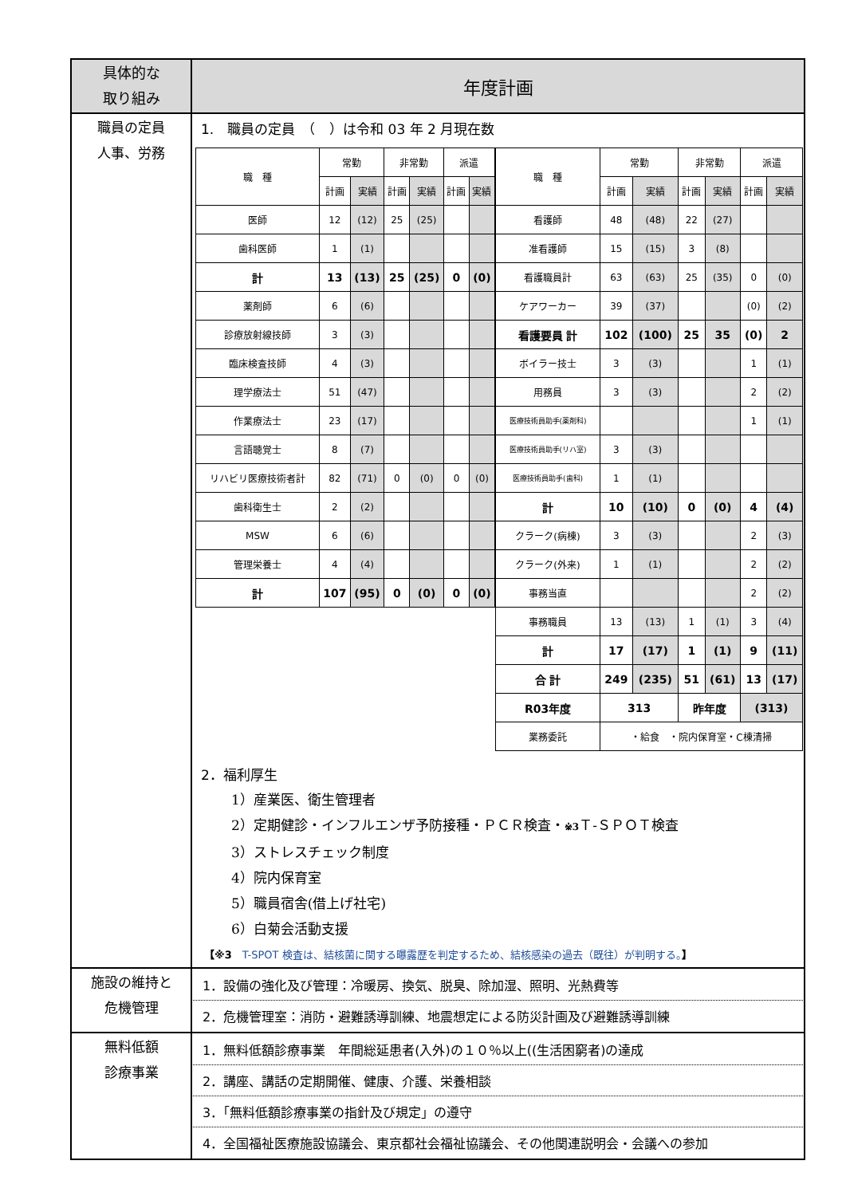| 具体的な 取り組み | 年度計画 |
| --- | --- |
| 職員の定員 人事、労務 | 1. 職員の定員 （ ）は令和 03 年 2 月現在数 / 職 種 / 常勤 / / 非常勤 / / 派遣 / / / / 計画 / 実績 / 計画 / 実績 / 計画 / 実績 / / 医師 / 12 / (12) / 25 / (25) / / / / 歯科医師 / 1 / (1) / / / / / / 計 / 13 / (13) / 25 / (25) / 0 / (0) / / 薬剤師 / 6 / (6) / / / / / / 診療放射線技師 / 3 / (3) / / / / / / 臨床検査技師 / 4 / (3) / / / / / / 理学療法士 / 51 / (47) / / / / / / 作業療法士 / 23 / (17) / / / / / / 言語聴覚士 / 8 / (7) / / / / / / リハビリ医療技術者計 / 82 / (71) / 0 / (0) / 0 / (0) / / 歯科衛生士 / 2 / (2) / / / / / / MSW / 6 / (6) / / / / / / 管理栄養士 / 4 / (4) / / / / / / 計 / 107 / (95) / 0 / (0) / 0 / (0) / / 職 種 / 常勤 / / 非常勤 / / 派遣 / / / / 計画 / 実績 / 計画 / 実績 / 計画 / 実績 / / 看護師 / 48 / (48) / 22 / (27) / / / / 准看護師 / 15 / (15) / 3 / (8) / / / / 看護職員計 / 63 / (63) / 25 / (35) / 0 / (0) / / ケアワーカー / 39 / (37) / / / (0) / (2) / / 看護要員 計 / 102 / (100) / 25 / 35 / (0) / 2 / / ボイラー技士 / 3 / (3) / / / 1 / (1) / / 用務員 / 3 / (3) / / / 2 / (2) / / 医療技術員助手(薬剤科) / / / / / 1 / (1) / / 医療技術員助手(リハ室) / 3 / (3) / / / / / / 医療技術員助手(歯科) / 1 / (1) / / / / / / 計 / 10 / (10) / 0 / (0) / 4 / (4) / / クラーク(病棟) / 3 / (3) / / / 2 / (3) / / クラーク(外来) / 1 / (1) / / / 2 / (2) / / 事務当直 / / / / / 2 / (2) / / 事務職員 / 13 / (13) / 1 / (1) / 3 / (4) / / 計 / 17 / (17) / 1 / (1) / 9 / (11) / / 合 計 / 249 / (235) / 51 / (61) / 13 / (17) / / R03年度 / 313 / / 昨年度 / / (313) / / / 業務委託 / ・給食 ・院内保育室・C棟清掃 / / / / / / 2．福利厚生 1）産業医、衛生管理者 2）定期健診・インフルエンザ予防接種・ＰＣＲ検査・ ※3 Ｔ-ＳＰＯＴ検査 3）ストレスチェック制度 4）院内保育室 5）職員宿舎(借上げ社宅) 6）白菊会活動支援 【※3 T-SPOT 検査は、結核菌に関する曝露歴を判定するため、結核感染の過去（既往）が判明する。 】 |
| 施設の維持と 危機管理 | 1．設備の強化及び管理：冷暖房、換気、脱臭、除加湿、照明、光熱費等 2．危機管理室：消防・避難誘導訓練、地震想定による防災計画及び避難誘導訓練 |
| 無料低額 診療事業 | 1．無料低額診療事業 年間総延患者(入外)の１０％以上((生活困窮者)の達成 2．講座、講話の定期開催、健康、介護、栄養相談 3．「無料低額診療事業の指針及び規定」の遵守 4．全国福祉医療施設協議会、東京都社会福祉協議会、その他関連説明会・会議への参加 |